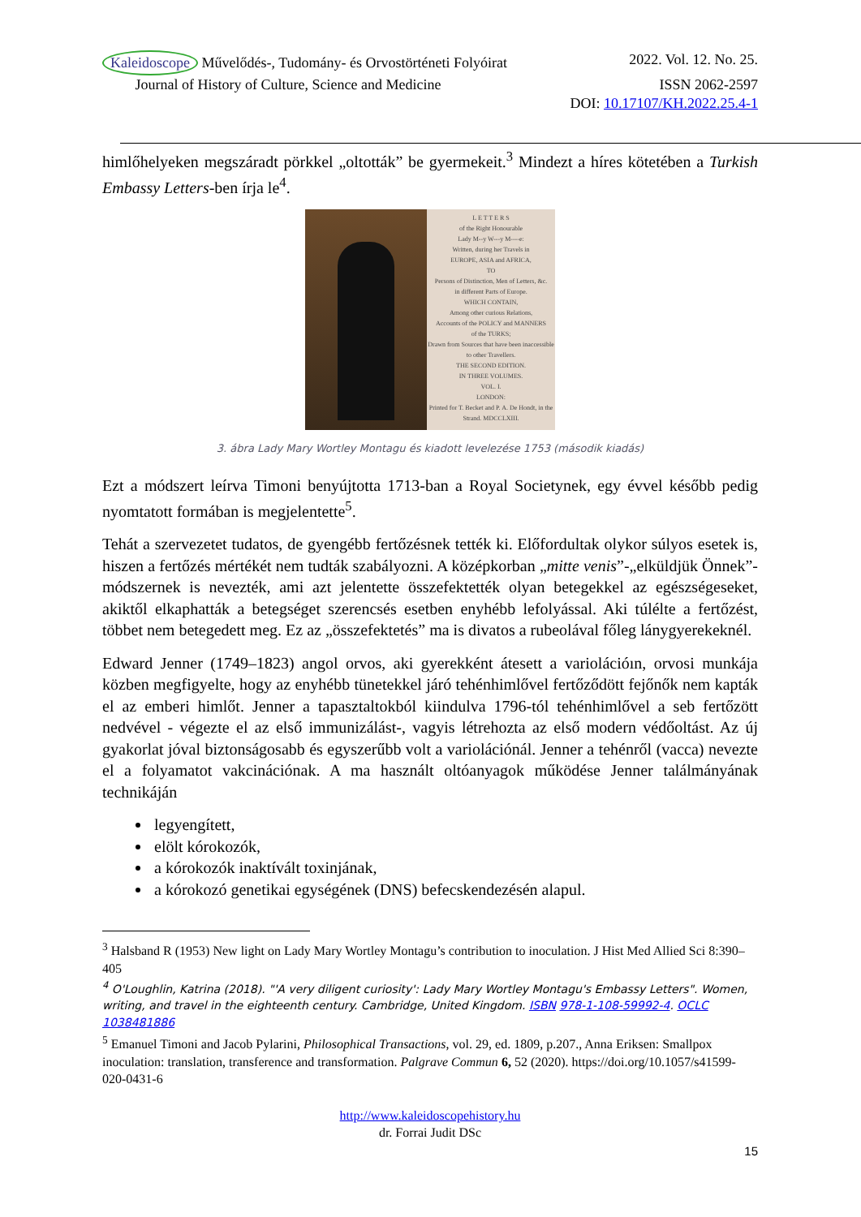Kaleidoscope Művelődés-, Tudomány- és Orvostörténeti Folyóirat 2022. Vol. 12. No. 25.
Journal of History of Culture, Science and Medicine ISSN 2062-2597
DOI: 10.17107/KH.2022.25.4-1
himlőhelyeken megszáradt pörkkel „oltották” be gyermekeit.<sup>3</sup> Mindezt a híres kötetében a Turkish Embassy Letters-ben írja le<sup>4</sup>.
L E T T E R S
of the Right Honourable
Lady M--y W---y M----e:
Written, during her Travels in
EUROPE, ASIA and AFRICA,
TO
Persons of Distinction, Men of Letters, &c.
in different Parts of Europe.
WHICH CONTAIN,
Among other curious Relations,
Accounts of the POLICY and MANNERS
of the TURKS;
Drawn from Sources that have been inaccessible to other Travellers.
THE SECOND EDITION.
IN THREE VOLUMES.
VOL. I.
LONDON:
Printed for T. Becket and P. A. De Hondt, in the Strand. MDCCLXIII.
3. ábra Lady Mary Wortley Montagu és kiadott levelezése 1753 (második kiadás)
Ezt a módszert leírva Timoni benyújtotta 1713-ban a Royal Societynek, egy évvel később pedig nyomtatott formában is megjelentette<sup>5</sup>.
Tehát a szervezetet tudatos, de gyengébb fertőzésnek tették ki. Előfordultak olykor súlyos esetek is, hiszen a fertőzés mértékét nem tudták szabályozni. A középkorban „mitte venis”-„elküldjük Önnek”- módszernek is nevezték, ami azt jelentette összefektették olyan betegekkel az egészségeseket, akiktől elkaphatták a betegséget szerencsés esetben enyhébb lefolyással. Aki túlélte a fertőzést, többet nem betegedett meg. Ez az „összefektetés” ma is divatos a rubeolával főleg lánygyerekeknél.
Edward Jenner (1749–1823) angol orvos, aki gyerekként átesett a variolációın, orvosi munkája közben megfigyelte, hogy az enyhébb tünetekkel járó tehénhimlővel fertőződött fejőnők nem kapták el az emberi himlőt. Jenner a tapasztaltokból kiindulva 1796-tól tehénhimlővel a seb fertőzött nedvével - végezte el az első immunizálást-, vagyis létrehozta az első modern védőoltást. Az új gyakorlat jóval biztonságosabb és egyszerűbb volt a variolációnál. Jenner a tehénről (vacca) nevezte el a folyamatot vakcinációnak. A ma használt oltóanyagok működése Jenner találmányának technikáján
legyengített,
elölt kórokozók,
a kórokozók inaktívált toxinjának,
a kórokozó genetikai egységének (DNS) befecskendezésén alapul.
<sup>3</sup> Halsband R (1953) New light on Lady Mary Wortley Montagu’s contribution to inoculation. J Hist Med Allied Sci 8:390–405
<sup>4</sup> O'Loughlin, Katrina (2018). "'A very diligent curiosity': Lady Mary Wortley Montagu's Embassy Letters". Women, writing, and travel in the eighteenth century. Cambridge, United Kingdom. ISBN 978-1-108-59992-4. OCLC 1038481886
<sup>5</sup> Emanuel Timoni and Jacob Pylarini, Philosophical Transactions, vol. 29, ed. 1809, p.207., Anna Eriksen: Smallpox inoculation: translation, transference and transformation. Palgrave Commun 6, 52 (2020). https://doi.org/10.1057/s41599-020-0431-6
http://www.kaleidoscopehistory.hu
dr. Forrai Judit DSc
15